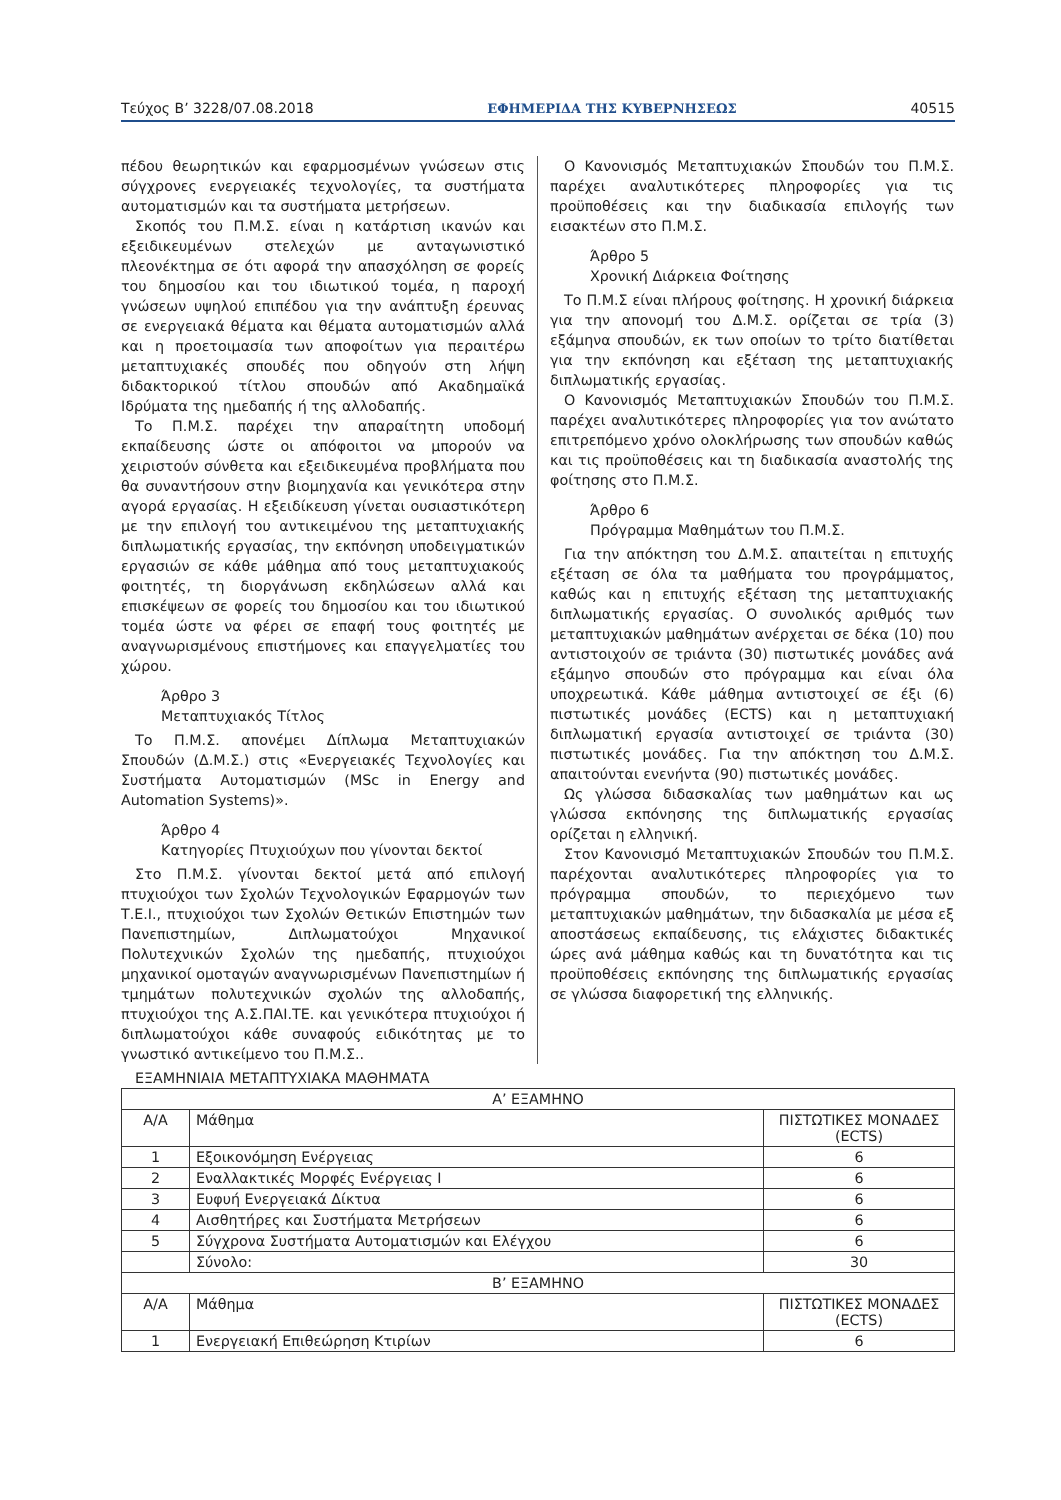Τεύχος Β’ 3228/07.08.2018 ΕΦΗΜΕΡΙΔΑ ΤΗΣ ΚΥΒΕΡΝΗΣΕΩΣ 40515
πέδου θεωρητικών και εφαρμοσμένων γνώσεων στις σύγχρονες ενεργειακές τεχνολογίες, τα συστήματα αυτοματισμών και τα συστήματα μετρήσεων.
Σκοπός του Π.Μ.Σ. είναι η κατάρτιση ικανών και εξειδικευμένων στελεχών με ανταγωνιστικό πλεονέκτημα σε ότι αφορά την απασχόληση σε φορείς του δημοσίου και του ιδιωτικού τομέα, η παροχή γνώσεων υψηλού επιπέδου για την ανάπτυξη έρευνας σε ενεργειακά θέματα και θέματα αυτοματισμών αλλά και η προετοιμασία των αποφοίτων για περαιτέρω μεταπτυχιακές σπουδές που οδηγούν στη λήψη διδακτορικού τίτλου σπουδών από Ακαδημαϊκά Ιδρύματα της ημεδαπής ή της αλλοδαπής.
Το Π.Μ.Σ. παρέχει την απαραίτητη υποδομή εκπαίδευσης ώστε οι απόφοιτοι να μπορούν να χειριστούν σύνθετα και εξειδικευμένα προβλήματα που θα συναντήσουν στην βιομηχανία και γενικότερα στην αγορά εργασίας. Η εξειδίκευση γίνεται ουσιαστικότερη με την επιλογή του αντικειμένου της μεταπτυχιακής διπλωματικής εργασίας, την εκπόνηση υποδειγματικών εργασιών σε κάθε μάθημα από τους μεταπτυχιακούς φοιτητές, τη διοργάνωση εκδηλώσεων αλλά και επισκέψεων σε φορείς του δημοσίου και του ιδιωτικού τομέα ώστε να φέρει σε επαφή τους φοιτητές με αναγνωρισμένους επιστήμονες και επαγγελματίες του χώρου.
Άρθρο 3
Μεταπτυχιακός Τίτλος
Το Π.Μ.Σ. απονέμει Δίπλωμα Μεταπτυχιακών Σπουδών (Δ.Μ.Σ.) στις «Ενεργειακές Τεχνολογίες και Συστήματα Αυτοματισμών (MSc in Energy and Automation Systems)».
Άρθρο 4
Κατηγορίες Πτυχιούχων που γίνονται δεκτοί
Στο Π.Μ.Σ. γίνονται δεκτοί μετά από επιλογή πτυχιούχοι των Σχολών Τεχνολογικών Εφαρμογών των Τ.Ε.Ι., πτυχιούχοι των Σχολών Θετικών Επιστημών των Πανεπιστημίων, Διπλωματούχοι Μηχανικοί Πολυτεχνικών Σχολών της ημεδαπής, πτυχιούχοι μηχανικοί ομοταγών αναγνωρισμένων Πανεπιστημίων ή τμημάτων πολυτεχνικών σχολών της αλλοδαπής, πτυχιούχοι της Α.Σ.ΠΑΙ.ΤΕ. και γενικότερα πτυχιούχοι ή διπλωματούχοι κάθε συναφούς ειδικότητας με το γνωστικό αντικείμενο του Π.Μ.Σ..
Ο Κανονισμός Μεταπτυχιακών Σπουδών του Π.Μ.Σ. παρέχει αναλυτικότερες πληροφορίες για τις προϋποθέσεις και την διαδικασία επιλογής των εισακτέων στο Π.Μ.Σ.
Άρθρο 5
Χρονική Διάρκεια Φοίτησης
Το Π.Μ.Σ είναι πλήρους φοίτησης. Η χρονική διάρκεια για την απονομή του Δ.Μ.Σ. ορίζεται σε τρία (3) εξάμηνα σπουδών, εκ των οποίων το τρίτο διατίθεται για την εκπόνηση και εξέταση της μεταπτυχιακής διπλωματικής εργασίας.
Ο Κανονισμός Μεταπτυχιακών Σπουδών του Π.Μ.Σ. παρέχει αναλυτικότερες πληροφορίες για τον ανώτατο επιτρεπόμενο χρόνο ολοκλήρωσης των σπουδών καθώς και τις προϋποθέσεις και τη διαδικασία αναστολής της φοίτησης στο Π.Μ.Σ.
Άρθρο 6
Πρόγραμμα Μαθημάτων του Π.Μ.Σ.
Για την απόκτηση του Δ.Μ.Σ. απαιτείται η επιτυχής εξέταση σε όλα τα μαθήματα του προγράμματος, καθώς και η επιτυχής εξέταση της μεταπτυχιακής διπλωματικής εργασίας. Ο συνολικός αριθμός των μεταπτυχιακών μαθημάτων ανέρχεται σε δέκα (10) που αντιστοιχούν σε τριάντα (30) πιστωτικές μονάδες ανά εξάμηνο σπουδών στο πρόγραμμα και είναι όλα υποχρεωτικά. Κάθε μάθημα αντιστοιχεί σε έξι (6) πιστωτικές μονάδες (ECTS) και η μεταπτυχιακή διπλωματική εργασία αντιστοιχεί σε τριάντα (30) πιστωτικές μονάδες. Για την απόκτηση του Δ.Μ.Σ. απαιτούνται ενενήντα (90) πιστωτικές μονάδες.
Ως γλώσσα διδασκαλίας των μαθημάτων και ως γλώσσα εκπόνησης της διπλωματικής εργασίας ορίζεται η ελληνική.
Στον Κανονισμό Μεταπτυχιακών Σπουδών του Π.Μ.Σ. παρέχονται αναλυτικότερες πληροφορίες για το πρόγραμμα σπουδών, το περιεχόμενο των μεταπτυχιακών μαθημάτων, την διδασκαλία με μέσα εξ αποστάσεως εκπαίδευσης, τις ελάχιστες διδακτικές ώρες ανά μάθημα καθώς και τη δυνατότητα και τις προϋποθέσεις εκπόνησης της διπλωματικής εργασίας σε γλώσσα διαφορετική της ελληνικής.
ΕΞΑΜΗΝΙΑΙΑ ΜΕΤΑΠΤΥΧΙΑΚΑ ΜΑΘΗΜΑΤΑ
| Α’ ΕΞΑΜΗΝΟ | | |
| --- | --- | --- |
| Α/Α | Μάθημα | ΠΙΣΤΩΤΙΚΕΣ ΜΟΝΑΔΕΣ (ECTS) |
| 1 | Εξοικονόμηση Ενέργειας | 6 |
| 2 | Εναλλακτικές Μορφές Ενέργειας Ι | 6 |
| 3 | Ευφυή Ενεργειακά Δίκτυα | 6 |
| 4 | Αισθητήρες και Συστήματα Μετρήσεων | 6 |
| 5 | Σύγχρονα Συστήματα Αυτοματισμών και Ελέγχου | 6 |
| | Σύνολο: | 30 |
| Β’ ΕΞΑΜΗΝΟ | | |
| Α/Α | Μάθημα | ΠΙΣΤΩΤΙΚΕΣ ΜΟΝΑΔΕΣ (ECTS) |
| 1 | Ενεργειακή Επιθεώρηση Κτιρίων | 6 |